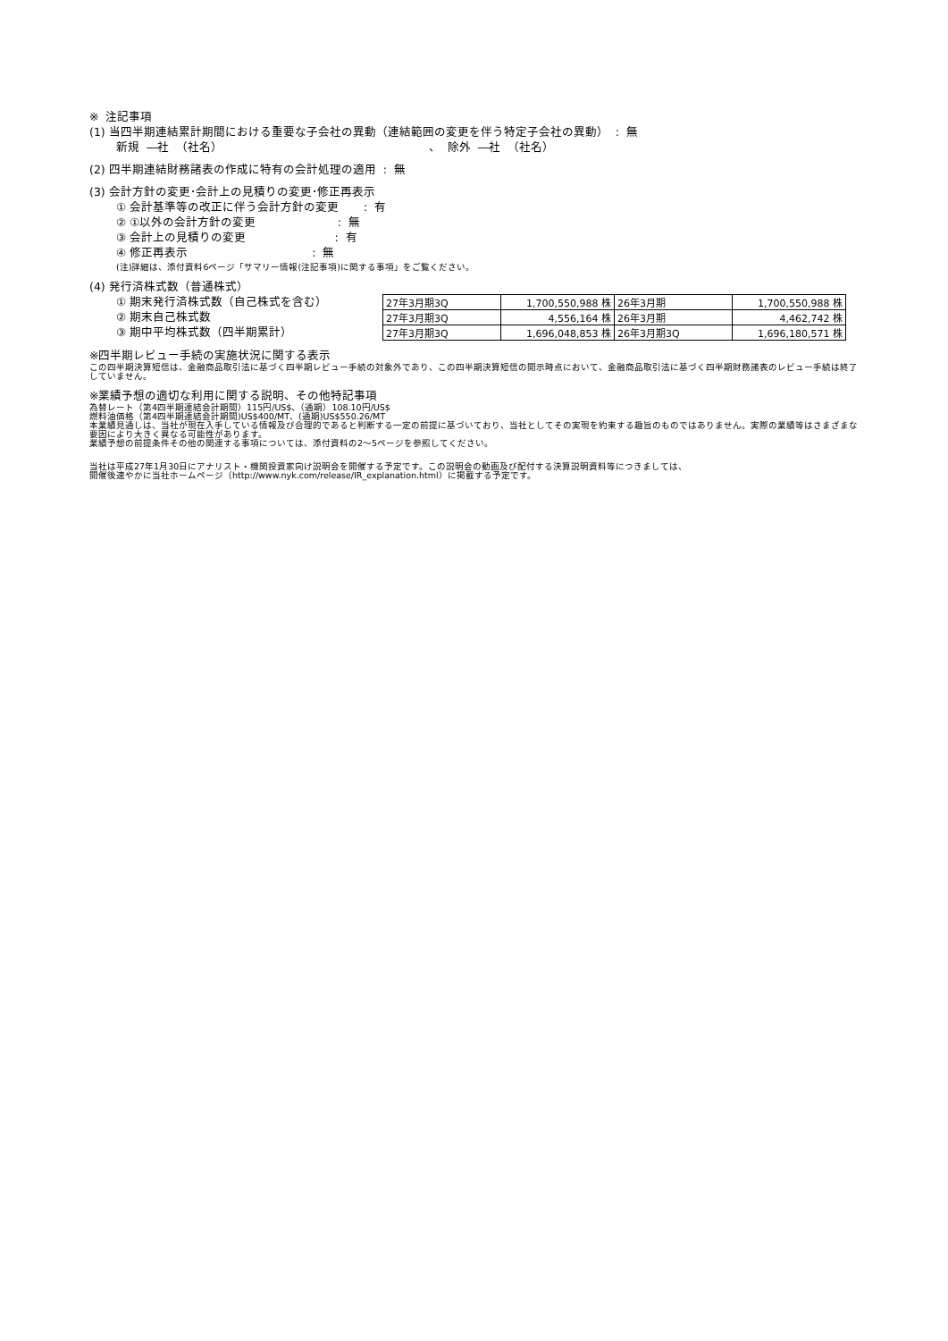※ 注記事項
(1) 当四半期連結累計期間における重要な子会社の異動（連結範囲の変更を伴う特定子会社の異動） : 無
新規 ―社 （社名） 、 除外 ―社 （社名）
(2) 四半期連結財務諸表の作成に特有の会計処理の適用 : 無
(3) 会計方針の変更･会計上の見積りの変更･修正再表示
① 会計基準等の改正に伴う会計方針の変更 : 有
② ①以外の会計方針の変更 : 無
③ 会計上の見積りの変更 : 有
④ 修正再表示 : 無
(注)詳細は、添付資料6ページ「サマリー情報(注記事項)に関する事項」をご覧ください。
(4) 発行済株式数（普通株式）
① 期末発行済株式数（自己株式を含む）
② 期末自己株式数
③ 期中平均株式数（四半期累計）
| 27年3月期3Q | 1,700,550,988 株 | 26年3月期 | 1,700,550,988 株 |
| 27年3月期3Q | 4,556,164 株 | 26年3月期 | 4,462,742 株 |
| 27年3月期3Q | 1,696,048,853 株 | 26年3月期3Q | 1,696,180,571 株 |
※四半期レビュー手続の実施状況に関する表示
この四半期決算短信は、金融商品取引法に基づく四半期レビュー手続の対象外であり、この四半期決算短信の開示時点において、金融商品取引法に基づく四半期財務諸表のレビュー手続は終了していません。
※業績予想の適切な利用に関する説明、その他特記事項
為替レート（第4四半期連結会計期間）115円/US$、（通期）108.10円/US$
燃料油価格（第4四半期連結会計期間)US$400/MT、(通期)US$550.26/MT
本業績見通しは、当社が現在入手している情報及び合理的であると判断する一定の前提に基づいており、当社としてその実現を約束する趣旨のものではありません。実際の業績等はさまざまな要因により大きく異なる可能性があります。
業績予想の前提条件その他の関連する事項については、添付資料の2～5ページを参照してください。
当社は平成27年1月30日にアナリスト・機関投資家向け説明会を開催する予定です。この説明会の動画及び配付する決算説明資料等につきましては、
開催後速やかに当社ホームページ（http://www.nyk.com/release/IR_explanation.html）に掲載する予定です。